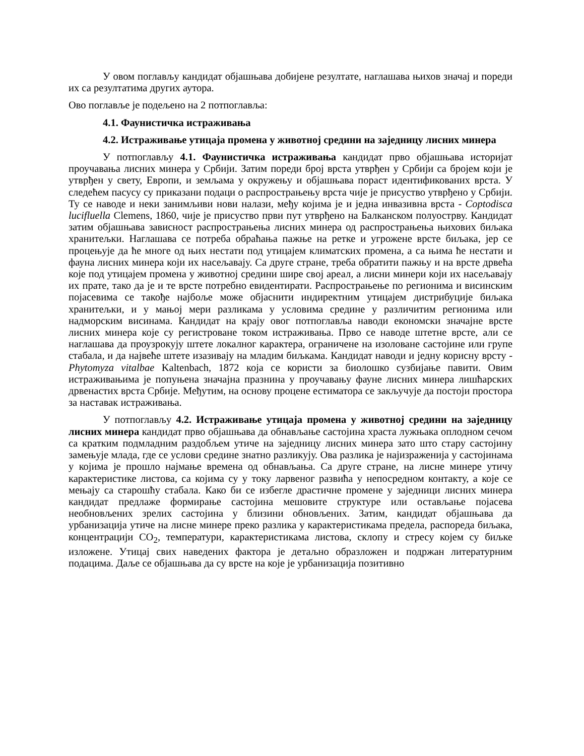У овом поглављу кандидат објашњава добијене резултате, наглашава њихов значај и пореди их са резултатима других аутора.
Ово поглавље је подељено на 2 потпоглавља:
4.1. Фаунистичка истраживања
4.2. Истраживање утицаја промена у животној средини на заједницу лисних минера
У потпоглављу 4.1. Фаунистичка истраживања кандидат прво објашњава историјат проучавања лисних минера у Србији. Затим пореди број врста утврђен у Србији са бројем који је утврђен у свету, Европи, и земљама у окружењу и објашњава пораст идентификованих врста. У следећем пасусу су приказани подаци о распрострањењу врста чије је присуство утврђено у Србији. Ту се наводе и неки занимљиви нови налази, међу којима је и једна инвазивна врста - Coptodisca lucifluella Clemens, 1860, чије је присуство први пут утврђено на Балканском полуострву. Кандидат затим објашњава зависност распрострањења лисних минера од распрострањења њихових биљака хранитељки. Наглашава се потреба обраћања пажње на ретке и угрожене врсте биљака, јер се процењује да ће многе од њих нестати под утицајем климатских промена, а са њима ће нестати и фауна лисних минера који их насељавају. Са друге стране, треба обратити пажњу и на врсте дрвећа које под утицајем промена у животној средини шире свој ареал, а лисни минери који их насељавају их прате, тако да је и те врсте потребно евидентирати. Распрострањење по регионима и висинским појасевима се такође најбоље може објаснити индиректним утицајем дистрибуције биљака хранитељки, и у мањој мери разликама у условима средине у различитим регионима или надморским висинама. Кандидат на крају овог потпоглавља наводи економски значајне врсте лисних минера које су регистроване током истраживања. Прво се наводе штетне врсте, али се наглашава да проузрокују штете локалног карактера, ограничене на изоловане састојине или групе стабала, и да највеће штете изазивају на младим биљкама. Кандидат наводи и једну корисну врсту - Phytomyza vitalbae Kaltenbach, 1872 која се користи за биолошко сузбијање павити. Овим истраживањима је попуњена значајна празнина у проучавању фауне лисних минера лишћарских дрвенастих врста Србије. Међутим, на основу процене естиматора се закључује да постоји простора за наставак истраживања.
У потпоглављу 4.2. Истраживање утицаја промена у животној средини на заједницу лисних минера кандидат прво објашњава да обнављање састојина храста лужњака оплодном сечом са кратким подмладним раздобљем утиче на заједницу лисних минера зато што стару састојину замењује млада, где се услови средине знатно разликују. Ова разлика је најизраженија у састојинама у којима је прошло најмање времена од обнављања. Са друге стране, на лисне минере утичу карактеристике листова, са којима су у току ларвеног развића у непосредном контакту, а које се мењају са старошћу стабала. Како би се избегле драстичне промене у заједници лисних минера кандидат предлаже формирање састојина мешовите структуре или остављање појасева необновљених зрелих састојина у близини обновљених. Затим, кандидат објашњава да урбанизација утиче на лисне минере преко разлика у карактеристикама предела, распореда биљака, концентрацији CO<sub>2</sub>, температури, карактеристикама листова, склопу и стресу којем су биљке изложене. Утицај свих наведених фактора је детаљно образложен и подржан литературним подацима. Даље се објашњава да су врсте на које је урбанизација позитивно